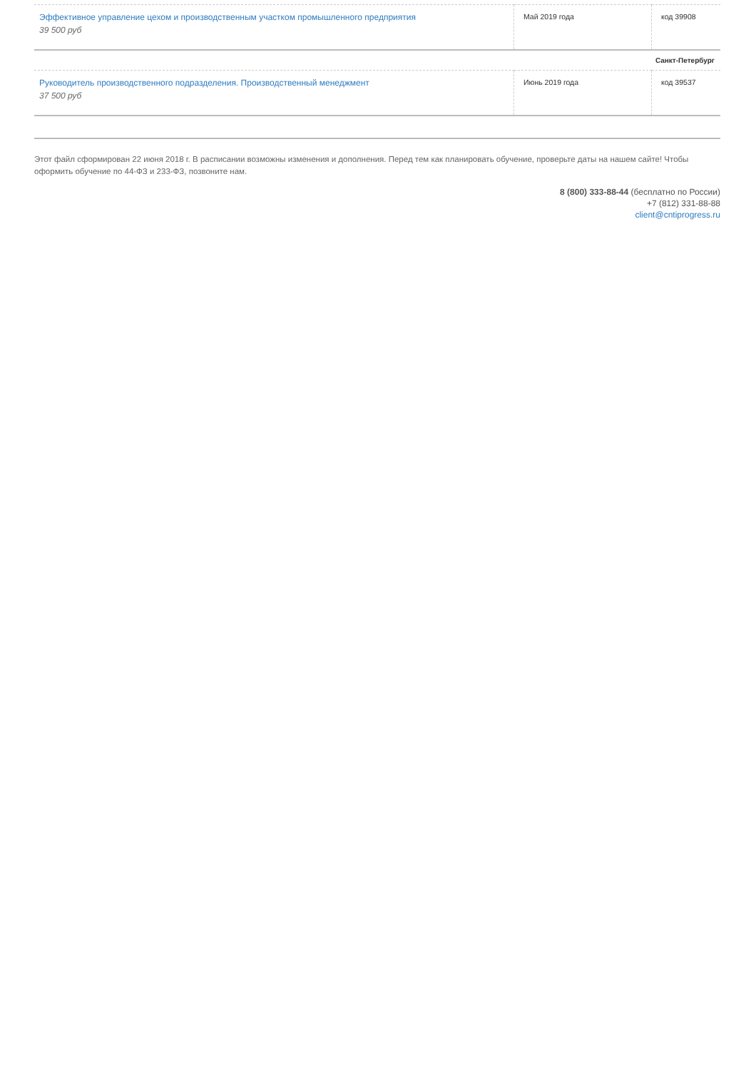| Эффективное управление цехом и производственным участком промышленного предприятия 39 500 руб | Май 2019 года | код 39908 |
| Санкт-Петербург | | |
| Руководитель производственного подразделения. Производственный менеджмент 37 500 руб | Июнь 2019 года | код 39537 |
Этот файл сформирован 22 июня 2018 г. В расписании возможны изменения и дополнения. Перед тем как планировать обучение, проверьте даты на нашем сайте! Чтобы оформить обучение по 44-ФЗ и 233-ФЗ, позвоните нам.
8 (800) 333-88-44 (бесплатно по России)
+7 (812) 331-88-88
client@cntiprogress.ru